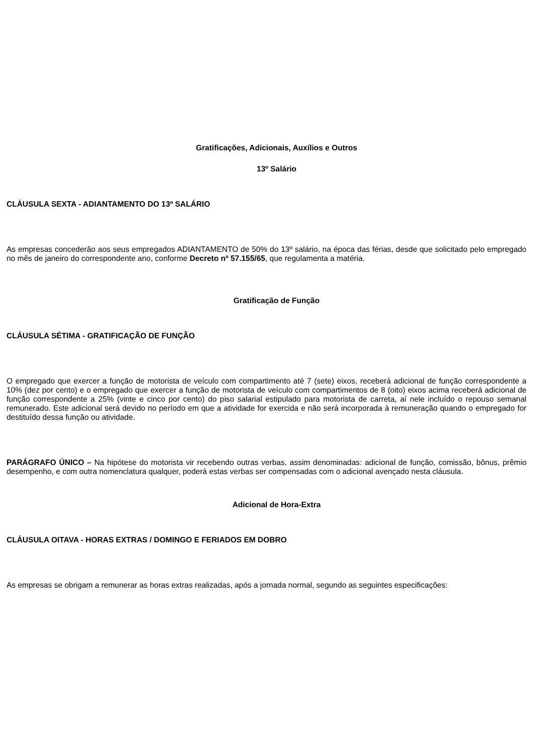Gratificações, Adicionais, Auxílios e Outros
13º Salário
CLÁUSULA SEXTA - ADIANTAMENTO DO 13º SALÁRIO
As empresas concederão aos seus empregados ADIANTAMENTO de 50% do 13º salário, na época das férias, desde que solicitado pelo empregado no mês de janeiro do correspondente ano, conforme Decreto nº 57.155/65, que regulamenta a matéria.
Gratificação de Função
CLÁUSULA SÉTIMA - GRATIFICAÇÃO DE FUNÇÃO
O empregado que exercer a função de motorista de veículo com compartimento até 7 (sete) eixos, receberá adicional de função correspondente a 10% (dez por cento) e o empregado que exercer a função de motorista de veículo com compartimentos de 8 (oito) eixos acima receberá adicional de função correspondente a 25% (vinte e cinco por cento) do piso salarial estipulado para motorista de carreta, aí nele incluído o repouso semanal remunerado. Este adicional será devido no período em que a atividade for exercida e não será incorporada à remuneração quando o empregado for destituído dessa função ou atividade.
PARÁGRAFO ÚNICO – Na hipótese do motorista vir recebendo outras verbas, assim denominadas: adicional de função, comissão, bônus, prêmio desempenho, e com outra nomenclatura qualquer, poderá estas verbas ser compensadas com o adicional avençado nesta cláusula.
Adicional de Hora-Extra
CLÁUSULA OITAVA - HORAS EXTRAS / DOMINGO E FERIADOS EM DOBRO
As empresas se obrigam a remunerar as horas extras realizadas, após a jornada normal, segundo as seguintes especificações: